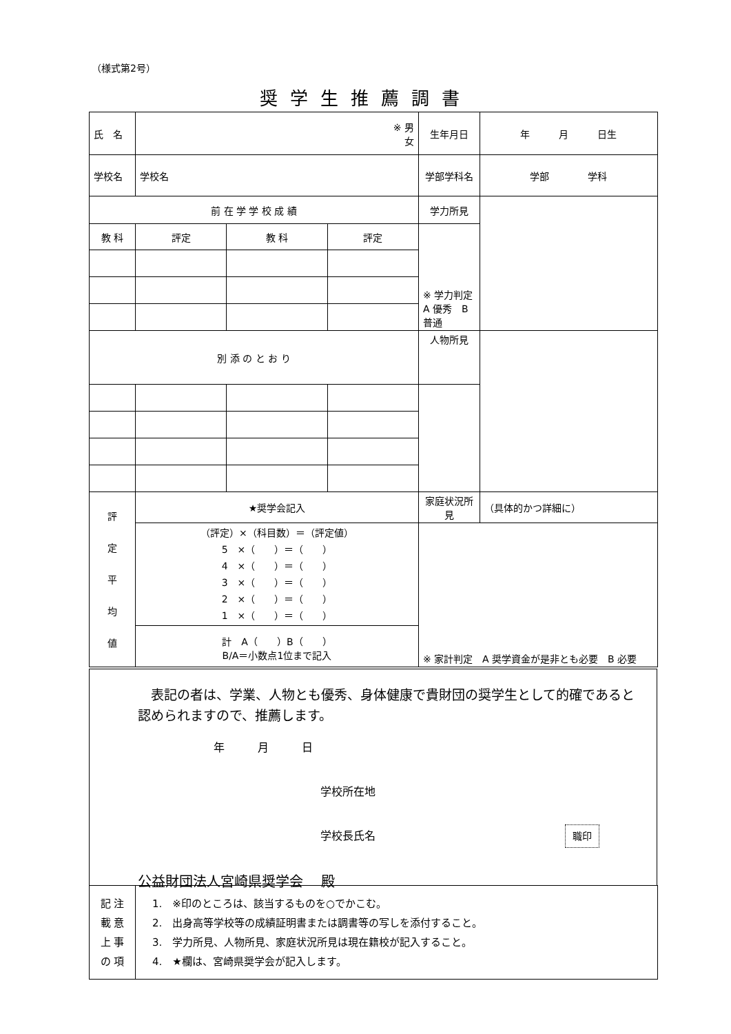（様式第2号）
奨学生推薦調書
| 氏 名 | ※ 男 女 | | | | 生年月日 | 年 月 日生 |
| 学校名 | 学校名 | | | | 学部学科名 | 学部 学科 |
| 前 在 学 学 校 成 績 | | | | | 学力所見 | |
| 教 科 | | 評定 | 教 科 | 評定 | ※ 学力判定 A 優秀 B 普通 | |
| 別 添 の と お り | | | | | 人物所見 | |
| 評 定 平 均 値 | ★奨学会記入 | | | | 家庭状況所見 | （具体的かつ詳細に） |
| | （評定）×（科目数）＝（評定値） 5 ×（ ）＝（ ） 4 ×（ ）＝（ ） 3 ×（ ）＝（ ） 2 ×（ ）＝（ ） 1 ×（ ）＝（ ） | | | | ※ 家計判定 A 奨学資金が是非とも必要 B 必要 | |
| | 計 A（ ）B（ ） B/A＝小数点1位まで記入 | | | | | |
　表記の者は、学業、人物とも優秀、身体健康で貴財団の奨学生として的確であると認められますので、推薦します。
年　　　月　　　日
学校所在地
学校長氏名 職印
公益財団法人宮崎県奨学会　 殿
| 記 注 載 意 上 事 の 項 | 1. ※印のところは、該当するものを○でかこむ。 2. 出身高等学校等の成績証明書または調書等の写しを添付すること。 3. 学力所見、人物所見、家庭状況所見は現在籍校が記入すること。 4. ★欄は、宮崎県奨学会が記入します。 |